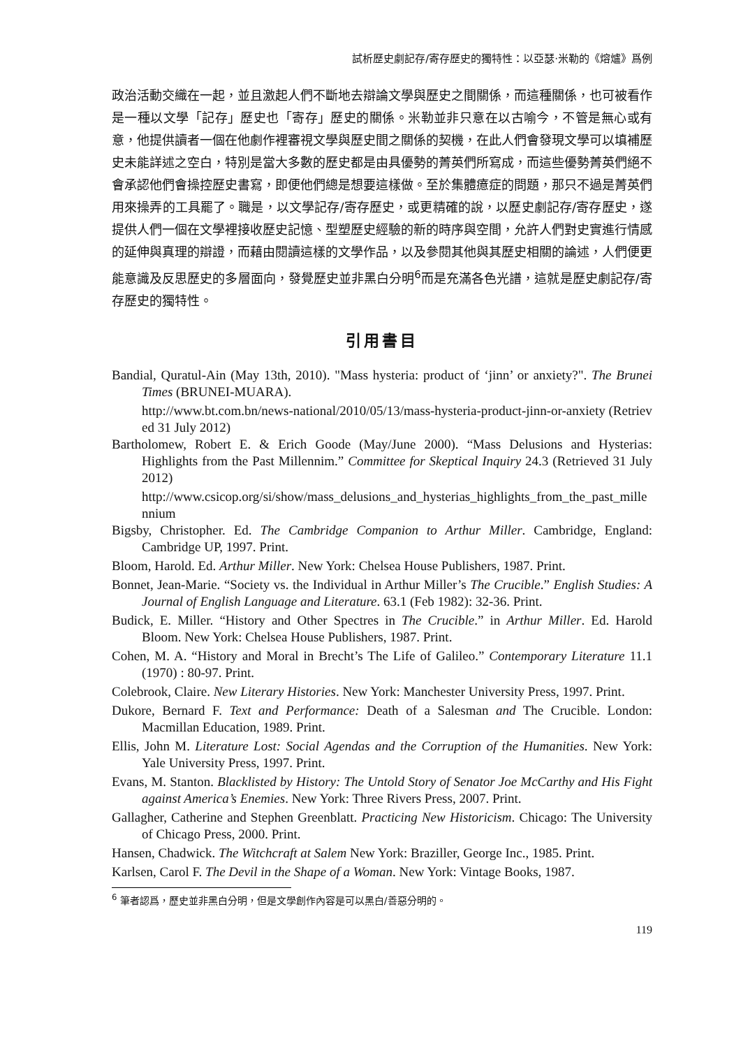試析歷史劇記存/寄存歷史的獨特性：以亞瑟·米勒的《熔爐》爲例
政治活動交織在一起，並且激起人們不斷地去辯論文學與歷史之間關係，而這種關係，也可被看作是一種以文學「記存」歷史也「寄存」歷史的關係。米勒並非只意在以古喻今，不管是無心或有意，他提供讀者一個在他劇作裡審視文學與歷史間之關係的契機，在此人們會發現文學可以填補歷史未能詳述之空白，特別是當大多數的歷史都是由具優勢的菁英們所寫成，而這些優勢菁英們絕不會承認他們會操控歷史書寫，即便他們總是想要這樣做。至於集體癔症的問題，那只不過是菁英們用來操弄的工具罷了。職是，以文學記存/寄存歷史，或更精確的說，以歷史劇記存/寄存歷史，遂提供人們一個在文學裡接收歷史記憶、型塑歷史經驗的新的時序與空間，允許人們對史實進行情感的延伸與真理的辯證，而藉由閱讀這樣的文學作品，以及參閱其他與其歷史相關的論述，人們便更能意識及反思歷史的多層面向，發覺歷史並非黑白分明<sup>6</sup>而是充滿各色光譜，這就是歷史劇記存/寄存歷史的獨特性。
引用書目
Bandial, Quratul-Ain (May 13th, 2010). "Mass hysteria: product of ‘jinn’ or anxiety?". The Brunei Times (BRUNEI-MUARA).
http://www.bt.com.bn/news-national/2010/05/13/mass-hysteria-product-jinn-or-anxiety (Retrieved 31 July 2012)
Bartholomew, Robert E. & Erich Goode (May/June 2000). “Mass Delusions and Hysterias: Highlights from the Past Millennim.” Committee for Skeptical Inquiry 24.3 (Retrieved 31 July 2012)
http://www.csicop.org/si/show/mass_delusions_and_hysterias_highlights_from_the_past_millennium
Bigsby, Christopher. Ed. The Cambridge Companion to Arthur Miller. Cambridge, England: Cambridge UP, 1997. Print.
Bloom, Harold. Ed. Arthur Miller. New York: Chelsea House Publishers, 1987. Print.
Bonnet, Jean-Marie. “Society vs. the Individual in Arthur Miller’s The Crucible.” English Studies: A Journal of English Language and Literature. 63.1 (Feb 1982): 32-36. Print.
Budick, E. Miller. “History and Other Spectres in The Crucible.” in Arthur Miller. Ed. Harold Bloom. New York: Chelsea House Publishers, 1987. Print.
Cohen, M. A. “History and Moral in Brecht’s The Life of Galileo.” Contemporary Literature 11.1 (1970) : 80-97. Print.
Colebrook, Claire. New Literary Histories. New York: Manchester University Press, 1997. Print.
Dukore, Bernard F. Text and Performance: Death of a Salesman and The Crucible. London: Macmillan Education, 1989. Print.
Ellis, John M. Literature Lost: Social Agendas and the Corruption of the Humanities. New York: Yale University Press, 1997. Print.
Evans, M. Stanton. Blacklisted by History: The Untold Story of Senator Joe McCarthy and His Fight against America’s Enemies. New York: Three Rivers Press, 2007. Print.
Gallagher, Catherine and Stephen Greenblatt. Practicing New Historicism. Chicago: The University of Chicago Press, 2000. Print.
Hansen, Chadwick. The Witchcraft at Salem New York: Braziller, George Inc., 1985. Print.
Karlsen, Carol F. The Devil in the Shape of a Woman. New York: Vintage Books, 1987.
<sup>6</sup> 筆者認爲，歷史並非黑白分明，但是文學創作內容是可以黑白/善惡分明的。
119